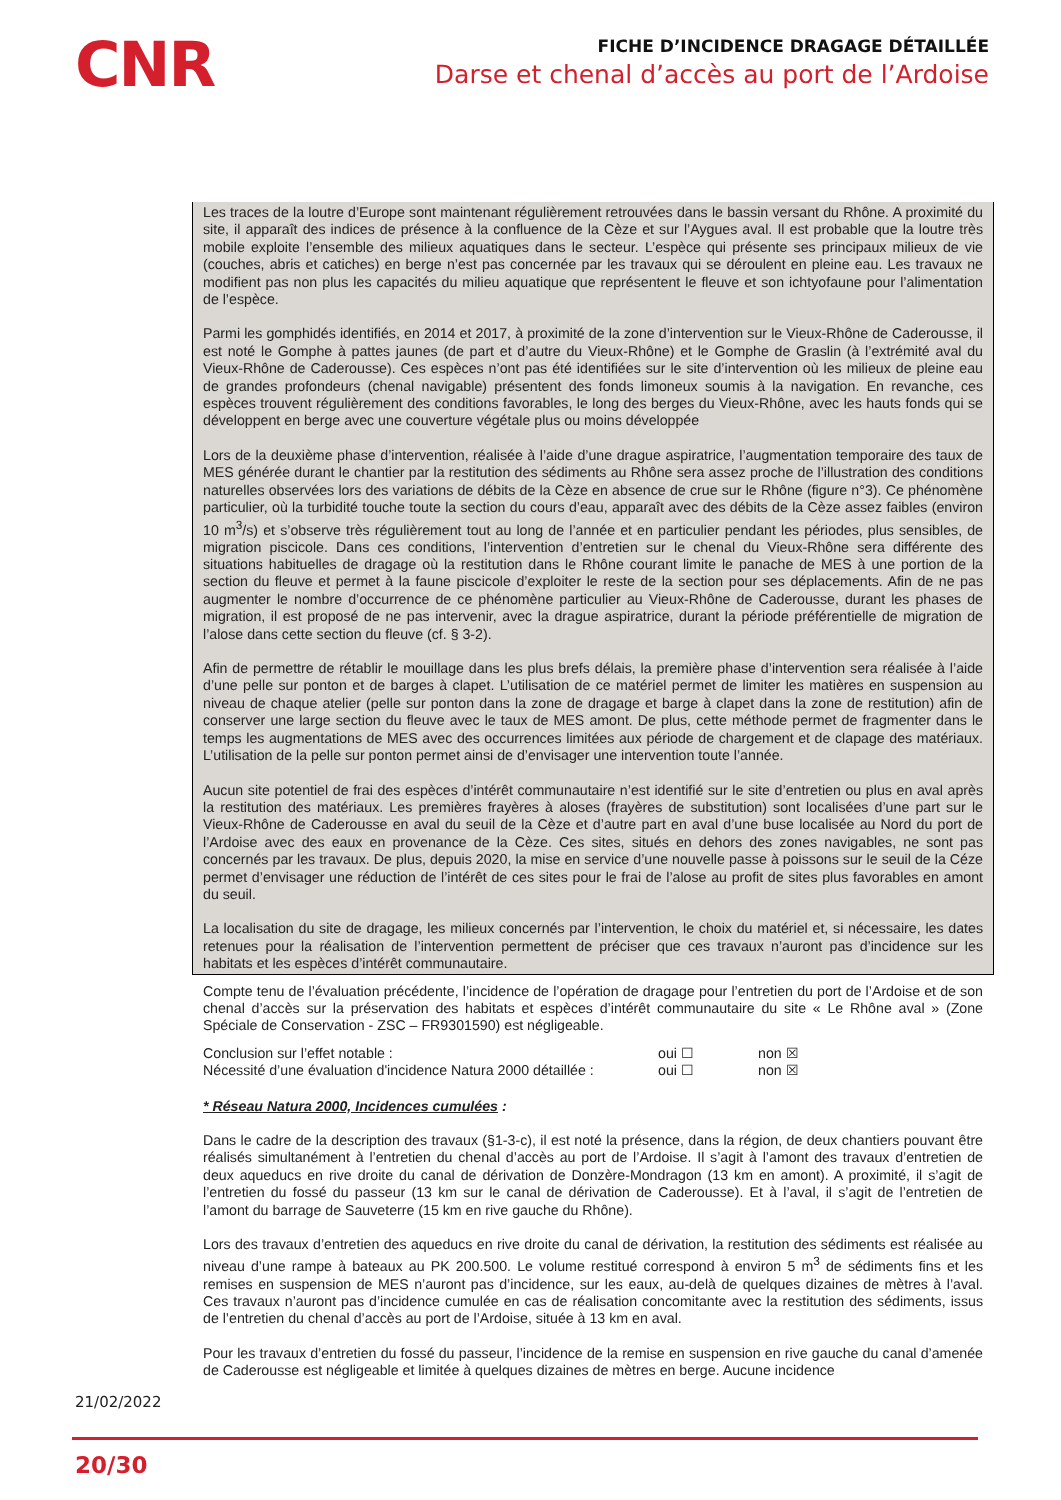CNR
FICHE D’INCIDENCE DRAGAGE DÉTAILLÉE
Darse et chenal d’accès au port de l’Ardoise
Les traces de la loutre d’Europe sont maintenant régulièrement retrouvées dans le bassin versant du Rhône. A proximité du site, il apparaît des indices de présence à la confluence de la Cèze et sur l’Aygues aval. Il est probable que la loutre très mobile exploite l’ensemble des milieux aquatiques dans le secteur. L’espèce qui présente ses principaux milieux de vie (couches, abris et catiches) en berge n’est pas concernée par les travaux qui se déroulent en pleine eau. Les travaux ne modifient pas non plus les capacités du milieu aquatique que représentent le fleuve et son ichtyofaune pour l’alimentation de l’espèce.
Parmi les gomphidés identifiés, en 2014 et 2017, à proximité de la zone d’intervention sur le Vieux-Rhône de Caderousse, il est noté le Gomphe à pattes jaunes (de part et d’autre du Vieux-Rhône) et le Gomphe de Graslin (à l’extrémité aval du Vieux-Rhône de Caderousse). Ces espèces n’ont pas été identifiées sur le site d’intervention où les milieux de pleine eau de grandes profondeurs (chenal navigable) présentent des fonds limoneux soumis à la navigation. En revanche, ces espèces trouvent régulièrement des conditions favorables, le long des berges du Vieux-Rhône, avec les hauts fonds qui se développent en berge avec une couverture végétale plus ou moins développée
Lors de la deuxième phase d’intervention, réalisée à l’aide d’une drague aspiratrice, l’augmentation temporaire des taux de MES générée durant le chantier par la restitution des sédiments au Rhône sera assez proche de l’illustration des conditions naturelles observées lors des variations de débits de la Cèze en absence de crue sur le Rhône (figure n°3). Ce phénomène particulier, où la turbidité touche toute la section du cours d’eau, apparaît avec des débits de la Cèze assez faibles (environ 10 m<sup>3</sup>/s) et s’observe très régulièrement tout au long de l’année et en particulier pendant les périodes, plus sensibles, de migration piscicole. Dans ces conditions, l’intervention d’entretien sur le chenal du Vieux-Rhône sera différente des situations habituelles de dragage où la restitution dans le Rhône courant limite le panache de MES à une portion de la section du fleuve et permet à la faune piscicole d’exploiter le reste de la section pour ses déplacements. Afin de ne pas augmenter le nombre d’occurrence de ce phénomène particulier au Vieux-Rhône de Caderousse, durant les phases de migration, il est proposé de ne pas intervenir, avec la drague aspiratrice, durant la période préférentielle de migration de l’alose dans cette section du fleuve (cf. § 3-2).
Afin de permettre de rétablir le mouillage dans les plus brefs délais, la première phase d’intervention sera réalisée à l’aide d’une pelle sur ponton et de barges à clapet. L’utilisation de ce matériel permet de limiter les matières en suspension au niveau de chaque atelier (pelle sur ponton dans la zone de dragage et barge à clapet dans la zone de restitution) afin de conserver une large section du fleuve avec le taux de MES amont. De plus, cette méthode permet de fragmenter dans le temps les augmentations de MES avec des occurrences limitées aux période de chargement et de clapage des matériaux. L’utilisation de la pelle sur ponton permet ainsi de d’envisager une intervention toute l’année.
Aucun site potentiel de frai des espèces d’intérêt communautaire n’est identifié sur le site d’entretien ou plus en aval après la restitution des matériaux. Les premières frayères à aloses (frayères de substitution) sont localisées d’une part sur le Vieux-Rhône de Caderousse en aval du seuil de la Cèze et d’autre part en aval d’une buse localisée au Nord du port de l’Ardoise avec des eaux en provenance de la Cèze. Ces sites, situés en dehors des zones navigables, ne sont pas concernés par les travaux. De plus, depuis 2020, la mise en service d’une nouvelle passe à poissons sur le seuil de la Céze permet d’envisager une réduction de l’intérêt de ces sites pour le frai de l’alose au profit de sites plus favorables en amont du seuil.
La localisation du site de dragage, les milieux concernés par l’intervention, le choix du matériel et, si nécessaire, les dates retenues pour la réalisation de l’intervention permettent de préciser que ces travaux n’auront pas d’incidence sur les habitats et les espèces d’intérêt communautaire.
Compte tenu de l’évaluation précédente, l’incidence de l’opération de dragage pour l’entretien du port de l’Ardoise et de son chenal d’accès sur la préservation des habitats et espèces d’intérêt communautaire du site « Le Rhône aval » (Zone Spéciale de Conservation - ZSC – FR9301590) est négligeable.
Conclusion sur l’effet notable : oui ☐ non ☒
Nécessité d’une évaluation d'incidence Natura 2000 détaillée : oui ☐ non ☒
* Réseau Natura 2000, Incidences cumulées :
Dans le cadre de la description des travaux (§1-3-c), il est noté la présence, dans la région, de deux chantiers pouvant être réalisés simultanément à l’entretien du chenal d’accès au port de l’Ardoise. Il s’agit à l’amont des travaux d’entretien de deux aqueducs en rive droite du canal de dérivation de Donzère-Mondragon (13 km en amont). A proximité, il s’agit de l’entretien du fossé du passeur (13 km sur le canal de dérivation de Caderousse). Et à l’aval, il s’agit de l’entretien de l’amont du barrage de Sauveterre (15 km en rive gauche du Rhône).
Lors des travaux d’entretien des aqueducs en rive droite du canal de dérivation, la restitution des sédiments est réalisée au niveau d’une rampe à bateaux au PK 200.500. Le volume restitué correspond à environ 5 m<sup>3</sup> de sédiments fins et les remises en suspension de MES n’auront pas d’incidence, sur les eaux, au-delà de quelques dizaines de mètres à l’aval. Ces travaux n’auront pas d’incidence cumulée en cas de réalisation concomitante avec la restitution des sédiments, issus de l’entretien du chenal d’accès au port de l’Ardoise, située à 13 km en aval.
Pour les travaux d’entretien du fossé du passeur, l’incidence de la remise en suspension en rive gauche du canal d’amenée de Caderousse est négligeable et limitée à quelques dizaines de mètres en berge. Aucune incidence
21/02/2022
20/30